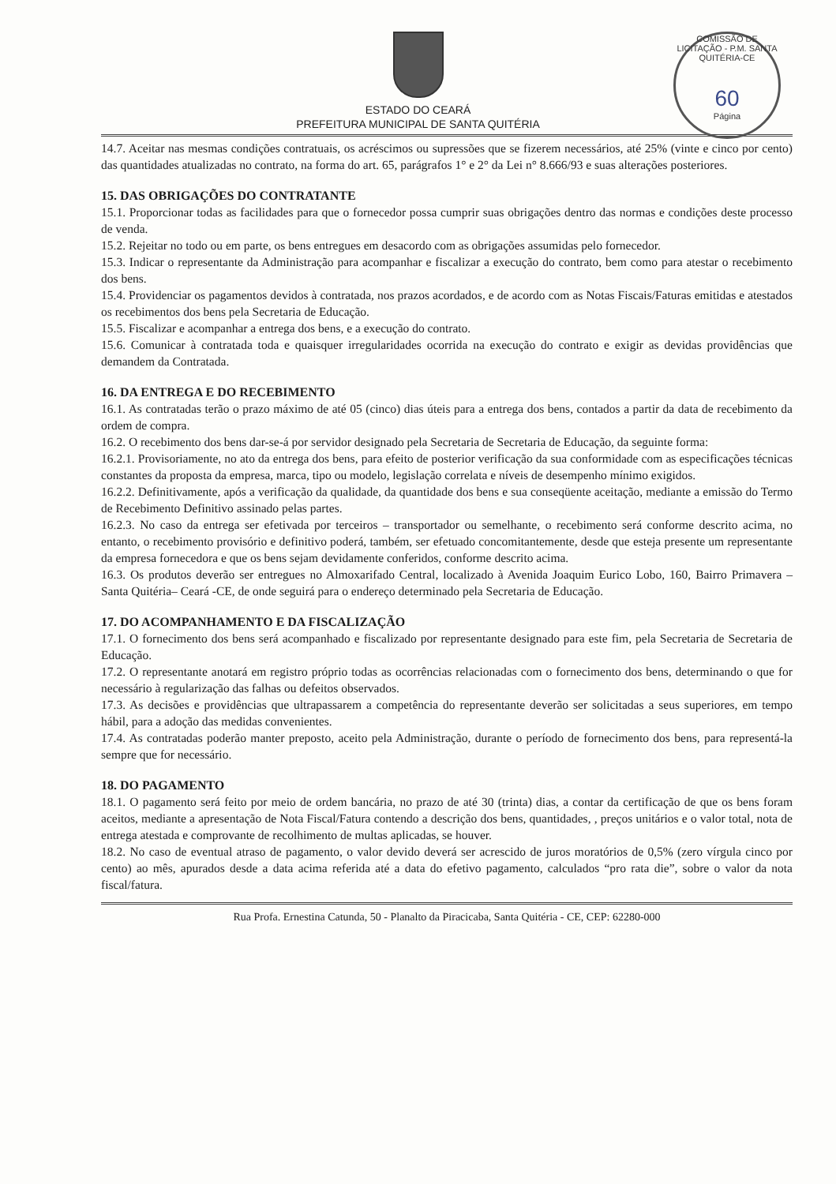COMISSÃO DE LICITAÇÃO - P.M. SANTA QUITÉRIA-CE
60
Página
ESTADO DO CEARÁ
PREFEITURA MUNICIPAL DE SANTA QUITÉRIA
14.7. Aceitar nas mesmas condições contratuais, os acréscimos ou supressões que se fizerem necessários, até 25% (vinte e cinco por cento) das quantidades atualizadas no contrato, na forma do art. 65, parágrafos 1° e 2° da Lei n° 8.666/93 e suas alterações posteriores.
15. DAS OBRIGAÇÕES DO CONTRATANTE
15.1. Proporcionar todas as facilidades para que o fornecedor possa cumprir suas obrigações dentro das normas e condições deste processo de venda.
15.2. Rejeitar no todo ou em parte, os bens entregues em desacordo com as obrigações assumidas pelo fornecedor.
15.3. Indicar o representante da Administração para acompanhar e fiscalizar a execução do contrato, bem como para atestar o recebimento dos bens.
15.4. Providenciar os pagamentos devidos à contratada, nos prazos acordados, e de acordo com as Notas Fiscais/Faturas emitidas e atestados os recebimentos dos bens pela Secretaria de Educação.
15.5. Fiscalizar e acompanhar a entrega dos bens, e a execução do contrato.
15.6. Comunicar à contratada toda e quaisquer irregularidades ocorrida na execução do contrato e exigir as devidas providências que demandem da Contratada.
16. DA ENTREGA E DO RECEBIMENTO
16.1. As contratadas terão o prazo máximo de até 05 (cinco) dias úteis para a entrega dos bens, contados a partir da data de recebimento da ordem de compra.
16.2. O recebimento dos bens dar-se-á por servidor designado pela Secretaria de Secretaria de Educação, da seguinte forma:
16.2.1. Provisoriamente, no ato da entrega dos bens, para efeito de posterior verificação da sua conformidade com as especificações técnicas constantes da proposta da empresa, marca, tipo ou modelo, legislação correlata e níveis de desempenho mínimo exigidos.
16.2.2. Definitivamente, após a verificação da qualidade, da quantidade dos bens e sua conseqüente aceitação, mediante a emissão do Termo de Recebimento Definitivo assinado pelas partes.
16.2.3. No caso da entrega ser efetivada por terceiros – transportador ou semelhante, o recebimento será conforme descrito acima, no entanto, o recebimento provisório e definitivo poderá, também, ser efetuado concomitantemente, desde que esteja presente um representante da empresa fornecedora e que os bens sejam devidamente conferidos, conforme descrito acima.
16.3. Os produtos deverão ser entregues no Almoxarifado Central, localizado à Avenida Joaquim Eurico Lobo, 160, Bairro Primavera – Santa Quitéria– Ceará -CE, de onde seguirá para o endereço determinado pela Secretaria de Educação.
17. DO ACOMPANHAMENTO E DA FISCALIZAÇÃO
17.1. O fornecimento dos bens será acompanhado e fiscalizado por representante designado para este fim, pela Secretaria de Secretaria de Educação.
17.2. O representante anotará em registro próprio todas as ocorrências relacionadas com o fornecimento dos bens, determinando o que for necessário à regularização das falhas ou defeitos observados.
17.3. As decisões e providências que ultrapassarem a competência do representante deverão ser solicitadas a seus superiores, em tempo hábil, para a adoção das medidas convenientes.
17.4. As contratadas poderão manter preposto, aceito pela Administração, durante o período de fornecimento dos bens, para representá-la sempre que for necessário.
18. DO PAGAMENTO
18.1. O pagamento será feito por meio de ordem bancária, no prazo de até 30 (trinta) dias, a contar da certificação de que os bens foram aceitos, mediante a apresentação de Nota Fiscal/Fatura contendo a descrição dos bens, quantidades, , preços unitários e o valor total, nota de entrega atestada e comprovante de recolhimento de multas aplicadas, se houver.
18.2. No caso de eventual atraso de pagamento, o valor devido deverá ser acrescido de juros moratórios de 0,5% (zero vírgula cinco por cento) ao mês, apurados desde a data acima referida até a data do efetivo pagamento, calculados “pro rata die”, sobre o valor da nota fiscal/fatura.
Rua Profa. Ernestina Catunda, 50 - Planalto da Piracicaba, Santa Quitéria - CE, CEP: 62280-000